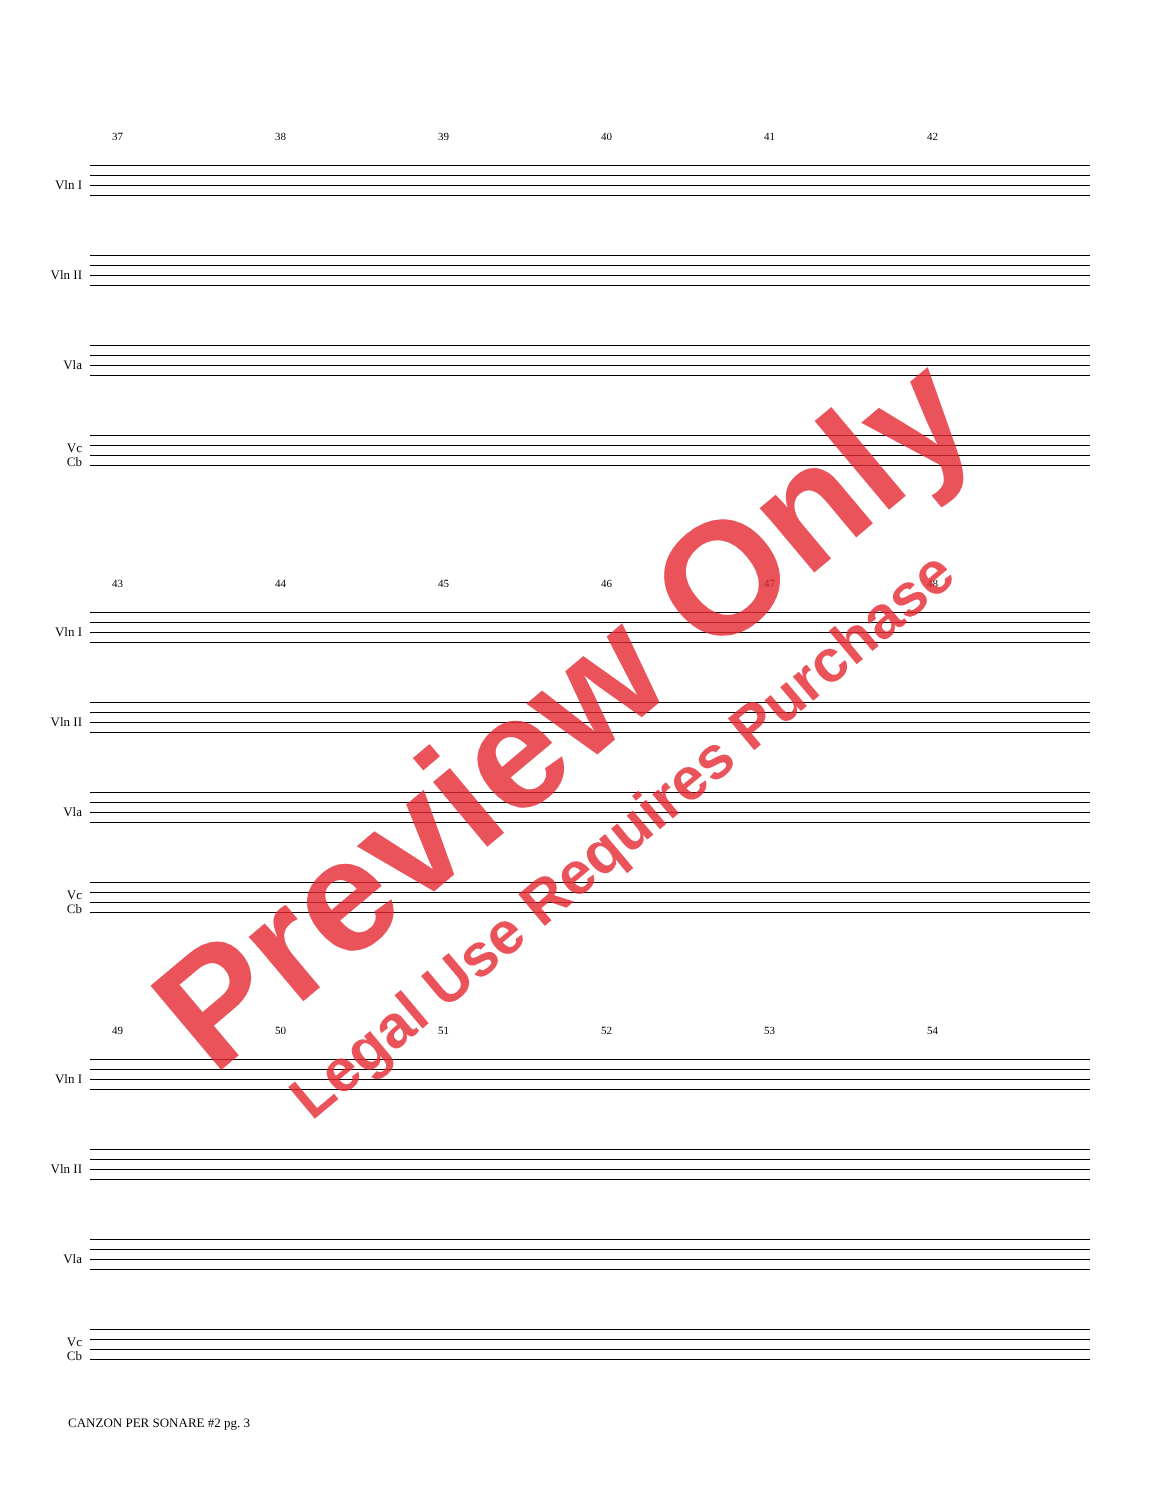37 38 39 40 41 42
Vln I
Vln II
Vla
Vc
Cb
43 44 45 46 47 48
Vln I
Vln II
Vla
Vc
Cb
49 50 51 52 53 54
Vln I
Vln II
Vla
Vc
Cb
CANZON PER SONARE #2 pg. 3
Preview Only
Legal Use Requires Purchase